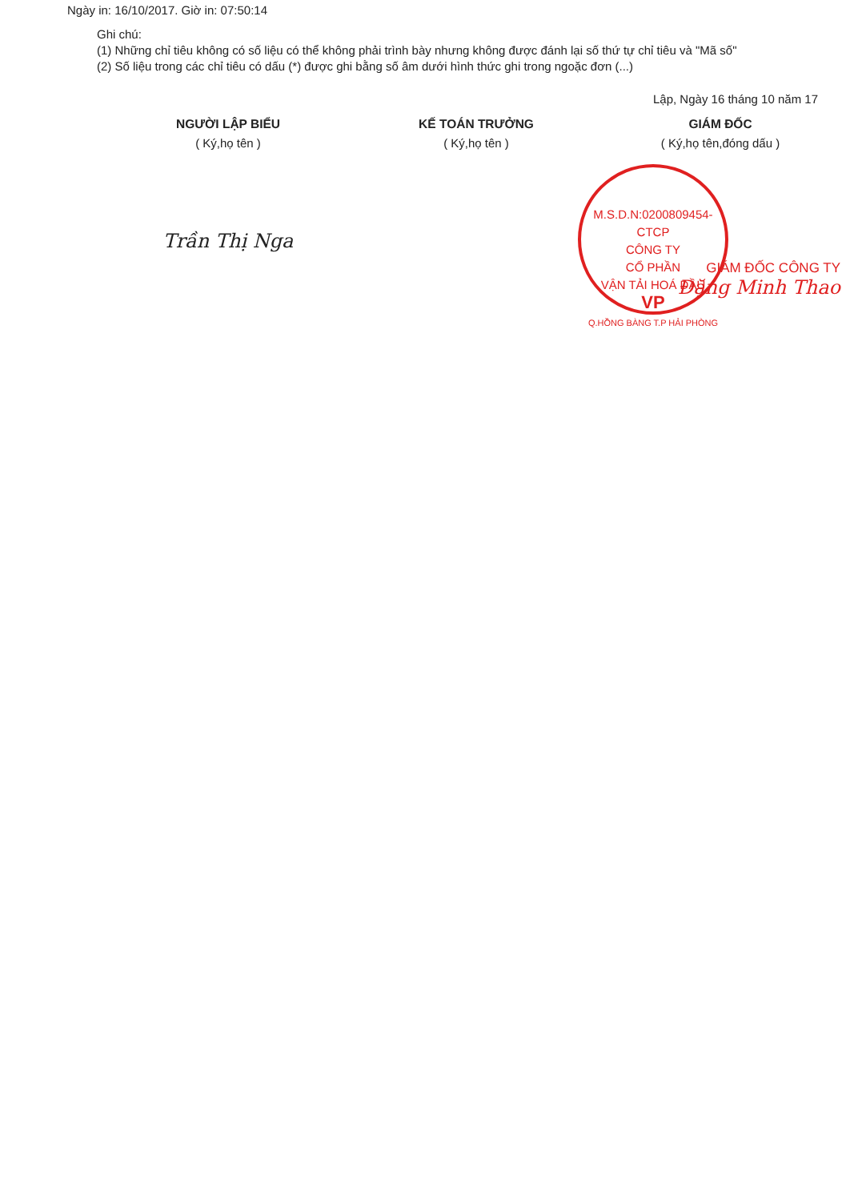Ngày in: 16/10/2017. Giờ in: 07:50:14
Ghi chú:
(1) Những chỉ tiêu không có số liệu có thể không phải trình bày nhưng không được đánh lại số thứ tự chỉ tiêu và "Mã số"
(2) Số liệu trong các chỉ tiêu có dấu (*) được ghi bằng số âm dưới hình thức ghi trong ngoặc đơn (...)
Lập, Ngày 16 tháng 10 năm 17
NGƯỜI LẬP BIỂU
( Ký,họ tên )
Trần Thị Nga
KẾ TOÁN TRƯỞNG
( Ký,họ tên )
GIÁM ĐỐC
( Ký,họ tên,đóng dấu )
GIÁM ĐỐC CÔNG TY
Đặng Minh Thao
M.S.D.N:0200809454-CTCP
CÔNG TY
CỔ PHẦN
VẬN TẢI HOÁ DẦU
VP
Q.HỒNG BÀNG T.P HẢI PHÒNG